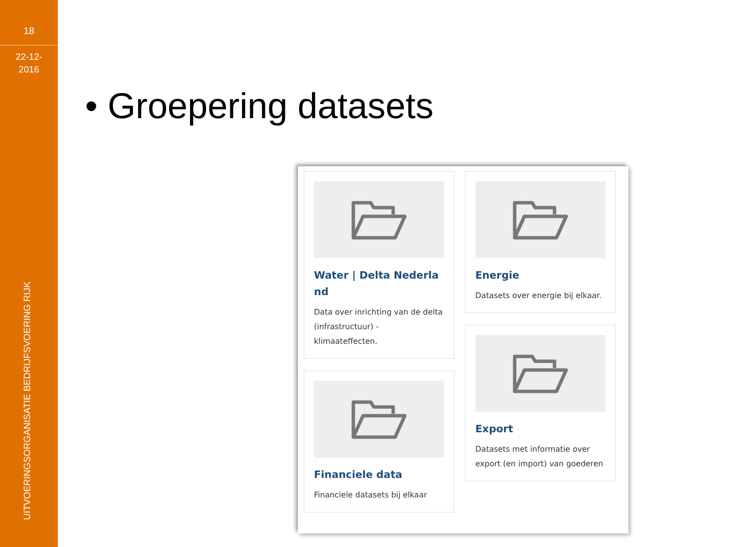18
22-12-
2016
UITVOERINGSORGANISATIE BEDRIJFSVOERING RIJK
• Groepering datasets
Water | Delta Nederla nd
Data over inrichting van de delta (infrastructuur) - klimaateffecten.
Financiele data
Financiele datasets bij elkaar
Energie
Datasets over energie bij elkaar.
Export
Datasets met informatie over export (en import) van goederen